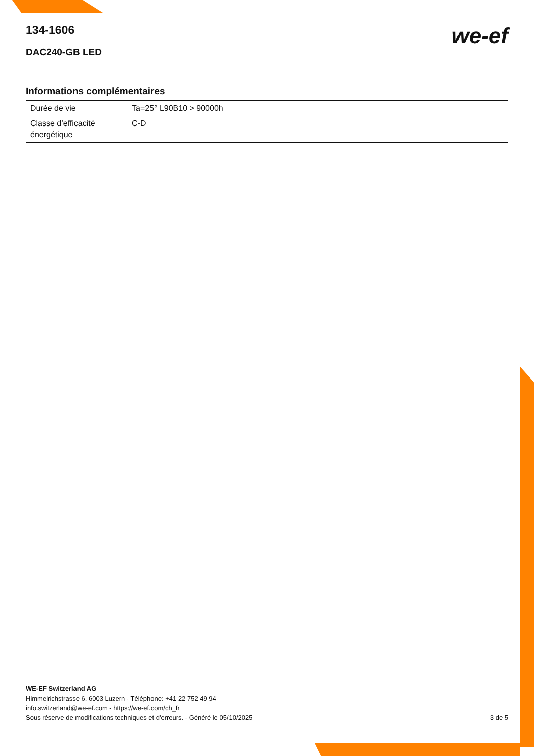we-ef
134-1606
DAC240-GB LED
Informations complémentaires
| Durée de vie | Ta=25° L90B10 > 90000h |
| Classe d’efficacité énergétique | C-D |
WE-EF Switzerland AG
Himmelrichstrasse 6, 6003 Luzern - Téléphone: +41 22 752 49 94
info.switzerland@we-ef.com - https://we-ef.com/ch_fr
3 de 5 Sous réserve de modifications techniques et d'erreurs. - Généré le 05/10/2025